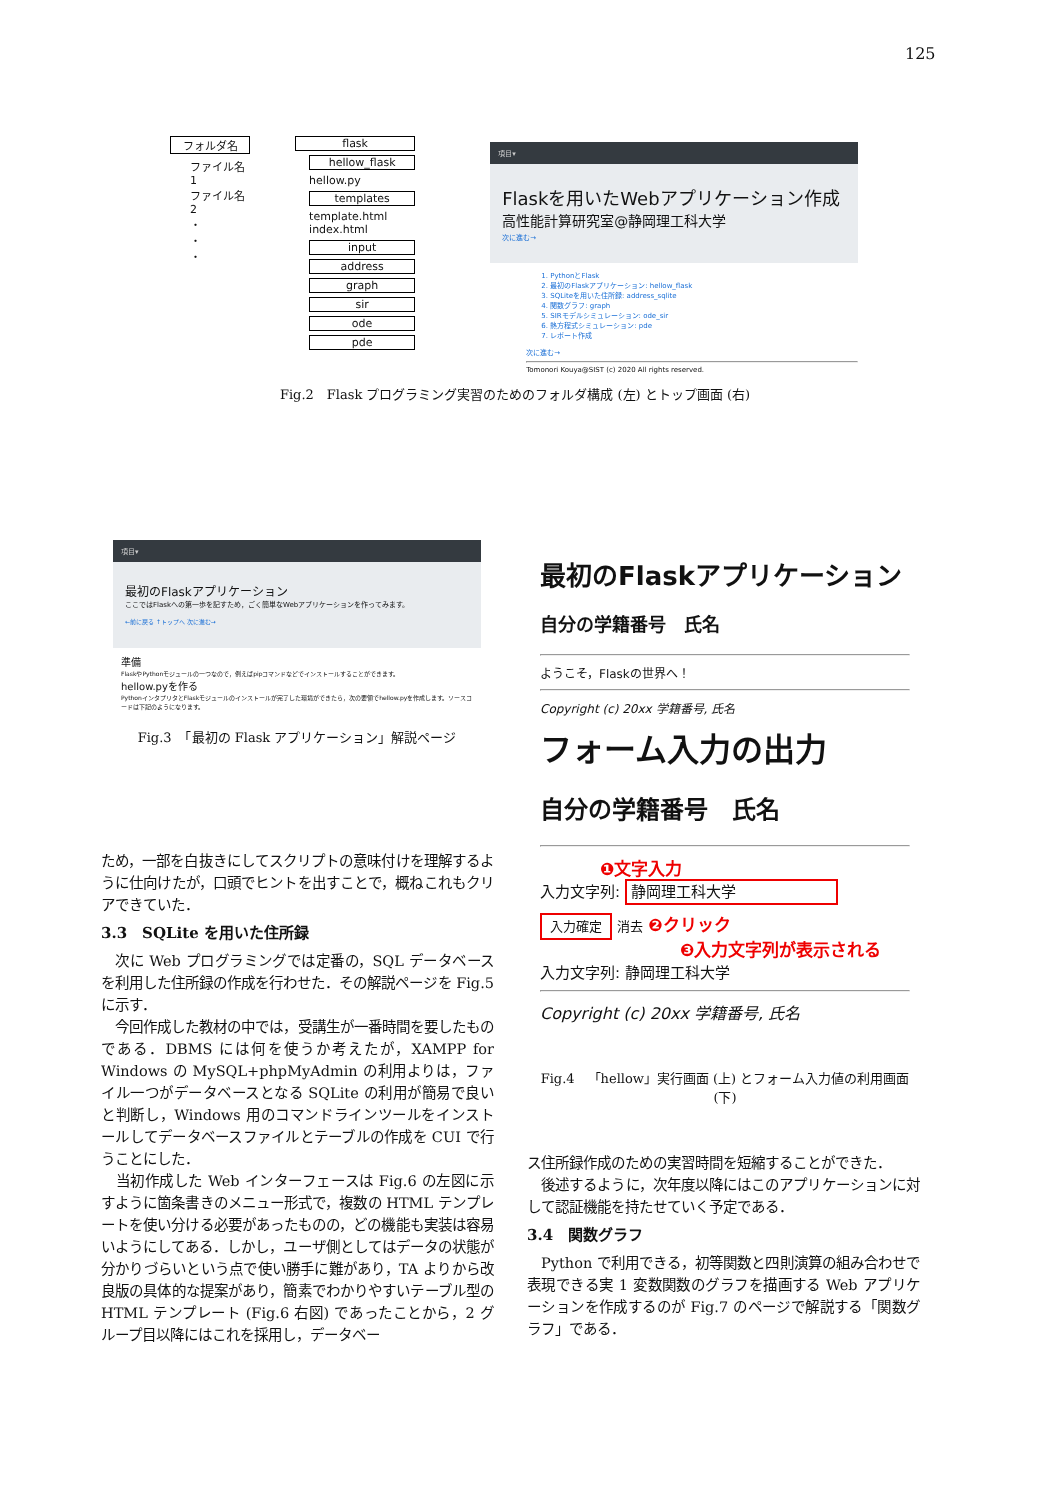125
フォルダ名
ファイル名1
ファイル名2
・
・
・
flask
hellow_flask
hellow.py
templates
template.html
index.html
input
address
graph
sir
ode
pde
項目▾
Flaskを用いたWebアプリケーション作成
高性能計算研究室@静岡理工科大学
次に進む→
1. PythonとFlask
2. 最初のFlaskアプリケーション: hellow_flask
3. SQLiteを用いた住所録: address_sqlite
4. 関数グラフ: graph
5. SIRモデルシミュレーション: ode_sir
6. 熱方程式シミュレーション: pde
7. レポート作成
次に進む→
Tomonori Kouya@SIST (c) 2020 All rights reserved.
Fig.2　Flask プログラミング実習のためのフォルダ構成 (左) とトップ画面 (右)
項目▾
最初のFlaskアプリケーション
ここではFlaskへの第一歩を記すため，ごく簡単なWebアプリケーションを作ってみます。
←前に戻る ↑トップへ 次に進む→
準備
FlaskやPythonモジュールの一つなので，例えばpipコマンドなどでインストールすることができます。
hellow.pyを作る
PythonインタプリタとFlaskモジュールのインストールが完了した環境ができたら，次の要領でhellow.pyを作成します。ソースコードは下記のようになります。
Fig.3　「最初の Flask アプリケーション」解説ページ
最初のFlaskアプリケーション
自分の学籍番号　氏名
ようこそ，Flaskの世界へ！
Copyright (c) 20xx 学籍番号, 氏名
フォーム入力の出力
自分の学籍番号　氏名
❶文字入力
入力文字列: 静岡理工科大学
入力確定 消去 ❷クリック
❸入力文字列が表示される
入力文字列: 静岡理工科大学
Copyright (c) 20xx 学籍番号, 氏名
Fig.4　「hellow」実行画面 (上) とフォーム入力値の利用画面 (下)
ため，一部を白抜きにしてスクリプトの意味付けを理解するように仕向けたが，口頭でヒントを出すことで，概ねこれもクリアできていた．
3.3　SQLite を用いた住所録
　次に Web プログラミングでは定番の，SQL データベースを利用した住所録の作成を行わせた．その解説ページを Fig.5 に示す．
　今回作成した教材の中では，受講生が一番時間を要したものである．DBMS には何を使うか考えたが，XAMPP for Windows の MySQL+phpMyAdmin の利用よりは，ファイル一つがデータベースとなる SQLite の利用が簡易で良いと判断し，Windows 用のコマンドラインツールをインストールしてデータベースファイルとテーブルの作成を CUI で行うことにした．
　当初作成した Web インターフェースは Fig.6 の左図に示すように箇条書きのメニュー形式で，複数の HTML テンプレートを使い分ける必要があったものの，どの機能も実装は容易いようにしてある．しかし，ユーザ側としてはデータの状態が分かりづらいという点で使い勝手に難があり，TA よりから改良版の具体的な提案があり，簡素でわかりやすいテーブル型の HTML テンプレート (Fig.6 右図) であったことから，2 グループ目以降にはこれを採用し，データベー
ス住所録作成のための実習時間を短縮することができた．
　後述するように，次年度以降にはこのアプリケーションに対して認証機能を持たせていく予定である．
3.4　関数グラフ
　Python で利用できる，初等関数と四則演算の組み合わせで表現できる実 1 変数関数のグラフを描画する Web アプリケーションを作成するのが Fig.7 のページで解説する「関数グラフ」である．